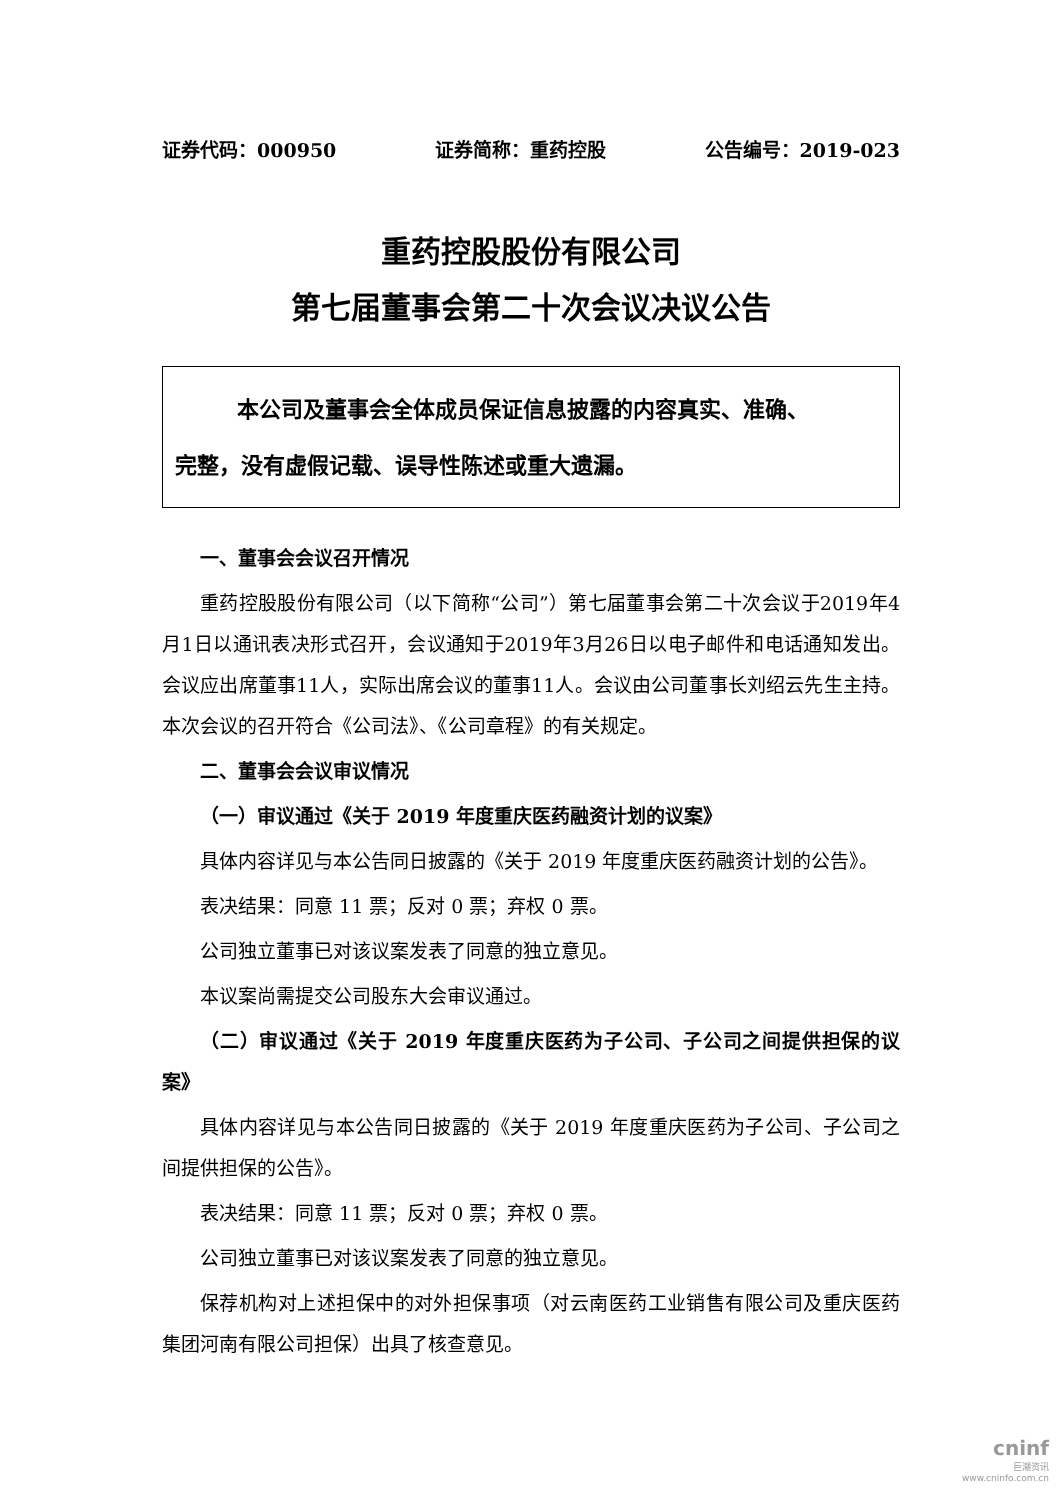证券代码：000950 证券简称：重药控股 公告编号：2019-023
重药控股股份有限公司
第七届董事会第二十次会议决议公告
本公司及董事会全体成员保证信息披露的内容真实、准确、
完整，没有虚假记载、误导性陈述或重大遗漏。
一、董事会会议召开情况
重药控股股份有限公司（以下简称“公司”）第七届董事会第二十次会议于2019年4月1日以通讯表决形式召开，会议通知于2019年3月26日以电子邮件和电话通知发出。会议应出席董事11人，实际出席会议的董事11人。会议由公司董事长刘绍云先生主持。本次会议的召开符合《公司法》、《公司章程》的有关规定。
二、董事会会议审议情况
（一）审议通过《关于 2019 年度重庆医药融资计划的议案》
具体内容详见与本公告同日披露的《关于 2019 年度重庆医药融资计划的公告》。
表决结果：同意 11 票；反对 0 票；弃权 0 票。
公司独立董事已对该议案发表了同意的独立意见。
本议案尚需提交公司股东大会审议通过。
（二）审议通过《关于 2019 年度重庆医药为子公司、子公司之间提供担保的议案》
具体内容详见与本公告同日披露的《关于 2019 年度重庆医药为子公司、子公司之间提供担保的公告》。
表决结果：同意 11 票；反对 0 票；弃权 0 票。
公司独立董事已对该议案发表了同意的独立意见。
保荐机构对上述担保中的对外担保事项（对云南医药工业销售有限公司及重庆医药集团河南有限公司担保）出具了核查意见。
cninf
巨潮资讯
www.cninfo.com.cn